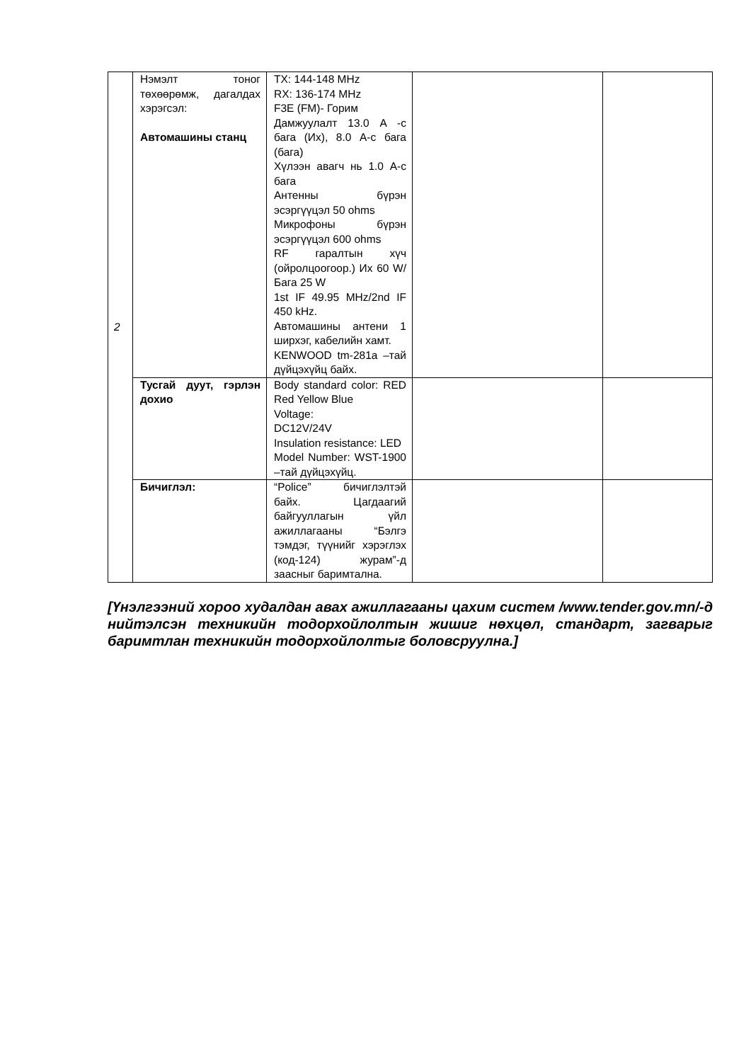| 2 | Нэмэлт тоног төхөөрөмж, дагалдах хэрэгсэл: Автомашины станц | TX: 144-148 MHz RX: 136-174 MHz F3E (FM)- Горим Дамжуулалт 13.0 A -с бага (Их), 8.0 A-с бага (бага) Хүлээн авагч нь 1.0 A-с бага Антенны бүрэн эсэргүүцэл 50 ohms Микрофоны бүрэн эсэргүүцэл 600 ohms RF гаралтын хүч (ойролцоогоор.) Их 60 W/Бага 25 W 1st IF 49.95 MHz/2nd IF 450 kHz. Автомашины антени 1 ширхэг, кабелийн хамт. KENWOOD tm-281a –тай дүйцэхүйц байх. | | |
| | Тусгай дуут, гэрлэн дохио | Body standard color: RED Red Yellow Blue Voltage: DC12V/24V Insulation resistance: LED Model Number: WST-1900 –тай дүйцэхүйц. | | |
| | Бичиглэл: | “Police” бичиглэлтэй байх. Цагдаагий байгууллагын үйл ажиллагааны “Бэлгэ тэмдэг, түүнийг хэрэглэх (код-124) журам”-д заасныг баримтална. | | |
[Үнэлгээний хороо худалдан авах ажиллагааны цахим систем /www.tender.gov.mn/-д нийтэлсэн техникийн тодорхойлолтын жишиг нөхцөл, стандарт, загварыг баримтлан техникийн тодорхойлолтыг боловсруулна.]